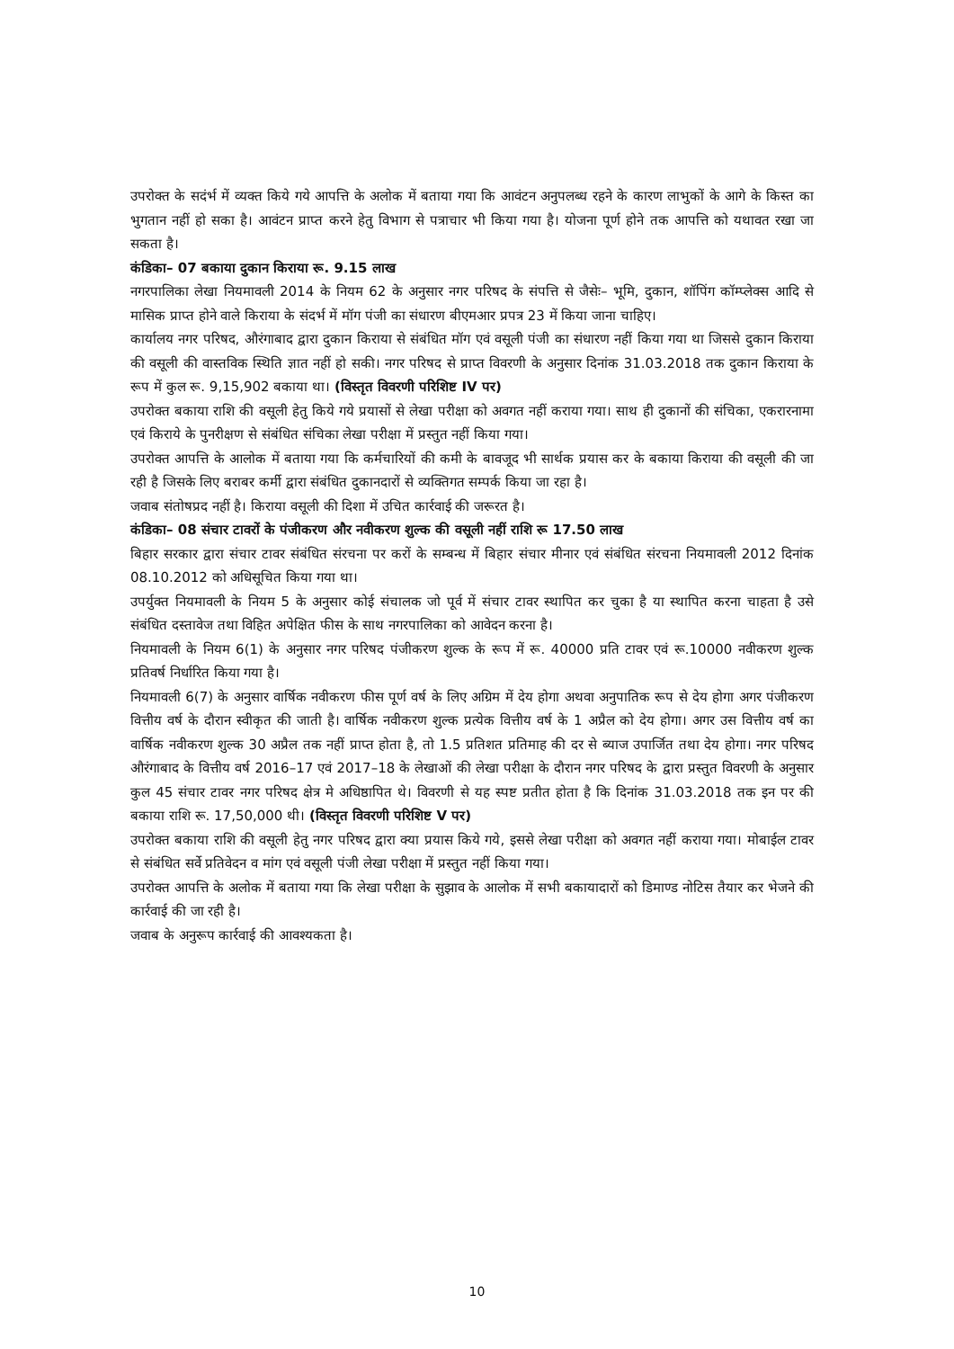उपरोक्त के सदंर्भ में व्यक्त किये गये आपत्ति के अलोक में बताया गया कि आवंटन अनुपलब्ध रहने के कारण लाभुकों के आगे के किस्त का भुगतान नहीं हो सका है। आवंटन प्राप्त करने हेतु विभाग से पत्राचार भी किया गया है। योजना पूर्ण होने तक आपत्ति को यथावत रखा जा सकता है।
कंडिका– 07 बकाया दुकान किराया रू. 9.15 लाख
नगरपालिका लेखा नियमावली 2014 के नियम 62 के अनुसार नगर परिषद के संपत्ति से जैसेः– भूमि, दुकान, शॉपिंग कॉम्प्लेक्स आदि से मासिक प्राप्त होने वाले किराया के संदर्भ में मॉग पंजी का संधारण बीएमआर प्रपत्र 23 में किया जाना चाहिए।
कार्यालय नगर परिषद, औरंगाबाद द्वारा दुकान किराया से संबंधित मॉग एवं वसूली पंजी का संधारण नहीं किया गया था जिससे दुकान किराया की वसूली की वास्तविक स्थिति ज्ञात नहीं हो सकी। नगर परिषद से प्राप्त विवरणी के अनुसार दिनांक 31.03.2018 तक दुकान किराया के रूप में कुल रू. 9,15,902 बकाया था। (विस्तृत विवरणी परिशिष्ट IV पर)
उपरोक्त बकाया राशि की वसूली हेतु किये गये प्रयासों से लेखा परीक्षा को अवगत नहीं कराया गया। साथ ही दुकानों की संचिका, एकरारनामा एवं किराये के पुनरीक्षण से संबंधित संचिका लेखा परीक्षा में प्रस्तुत नहीं किया गया।
उपरोक्त आपत्ति के आलोक में बताया गया कि कर्मचारियों की कमी के बावजूद भी सार्थक प्रयास कर के बकाया किराया की वसूली की जा रही है जिसके लिए बराबर कर्मी द्वारा संबंधित दुकानदारों से व्यक्तिगत सम्पर्क किया जा रहा है।
जवाब संतोषप्रद नहीं है। किराया वसूली की दिशा में उचित कार्रवाई की जरूरत है।
कंडिका– 08 संचार टावरों के पंजीकरण और नवीकरण शुल्क की वसूली नहीं राशि रू 17.50 लाख
बिहार सरकार द्वारा संचार टावर संबंधित संरचना पर करों के सम्बन्ध में बिहार संचार मीनार एवं संबंधित संरचना नियमावली 2012 दिनांक 08.10.2012 को अधिसूचित किया गया था।
उपर्युक्त नियमावली के नियम 5 के अनुसार कोई संचालक जो पूर्व में संचार टावर स्थापित कर चुका है या स्थापित करना चाहता है उसे संबंधित दस्तावेज तथा विहित अपेक्षित फीस के साथ नगरपालिका को आवेदन करना है।
नियमावली के नियम 6(1) के अनुसार नगर परिषद पंजीकरण शुल्क के रूप में रू. 40000 प्रति टावर एवं रू.10000 नवीकरण शुल्क प्रतिवर्ष निर्धारित किया गया है।
नियमावली 6(7) के अनुसार वार्षिक नवीकरण फीस पूर्ण वर्ष के लिए अग्रिम में देय होगा अथवा अनुपातिक रूप से देय होगा अगर पंजीकरण वित्तीय वर्ष के दौरान स्वीकृत की जाती है। वार्षिक नवीकरण शुल्क प्रत्येक वित्तीय वर्ष के 1 अप्रैल को देय होगा। अगर उस वित्तीय वर्ष का वार्षिक नवीकरण शुल्क 30 अप्रैल तक नहीं प्राप्त होता है, तो 1.5 प्रतिशत प्रतिमाह की दर से ब्याज उपार्जित तथा देय होगा। नगर परिषद औरंगाबाद के वित्तीय वर्ष 2016–17 एवं 2017–18 के लेखाओं की लेखा परीक्षा के दौरान नगर परिषद के द्वारा प्रस्तुत विवरणी के अनुसार कुल 45 संचार टावर नगर परिषद क्षेत्र मे अधिष्ठापित थे। विवरणी से यह स्पष्ट प्रतीत होता है कि दिनांक 31.03.2018 तक इन पर की बकाया राशि रू. 17,50,000 थी। (विस्तृत विवरणी परिशिष्ट V पर)
उपरोक्त बकाया राशि की वसूली हेतु नगर परिषद द्वारा क्या प्रयास किये गये, इससे लेखा परीक्षा को अवगत नहीं कराया गया। मोबाईल टावर से संबंधित सर्वे प्रतिवेदन व मांग एवं वसूली पंजी लेखा परीक्षा में प्रस्तुत नहीं किया गया।
उपरोक्त आपत्ति के अलोक में बताया गया कि लेखा परीक्षा के सुझाव के आलोक में सभी बकायादारों को डिमाण्ड नोटिस तैयार कर भेजने की कार्रवाई की जा रही है।
जवाब के अनुरूप कार्रवाई की आवश्यकता है।
10